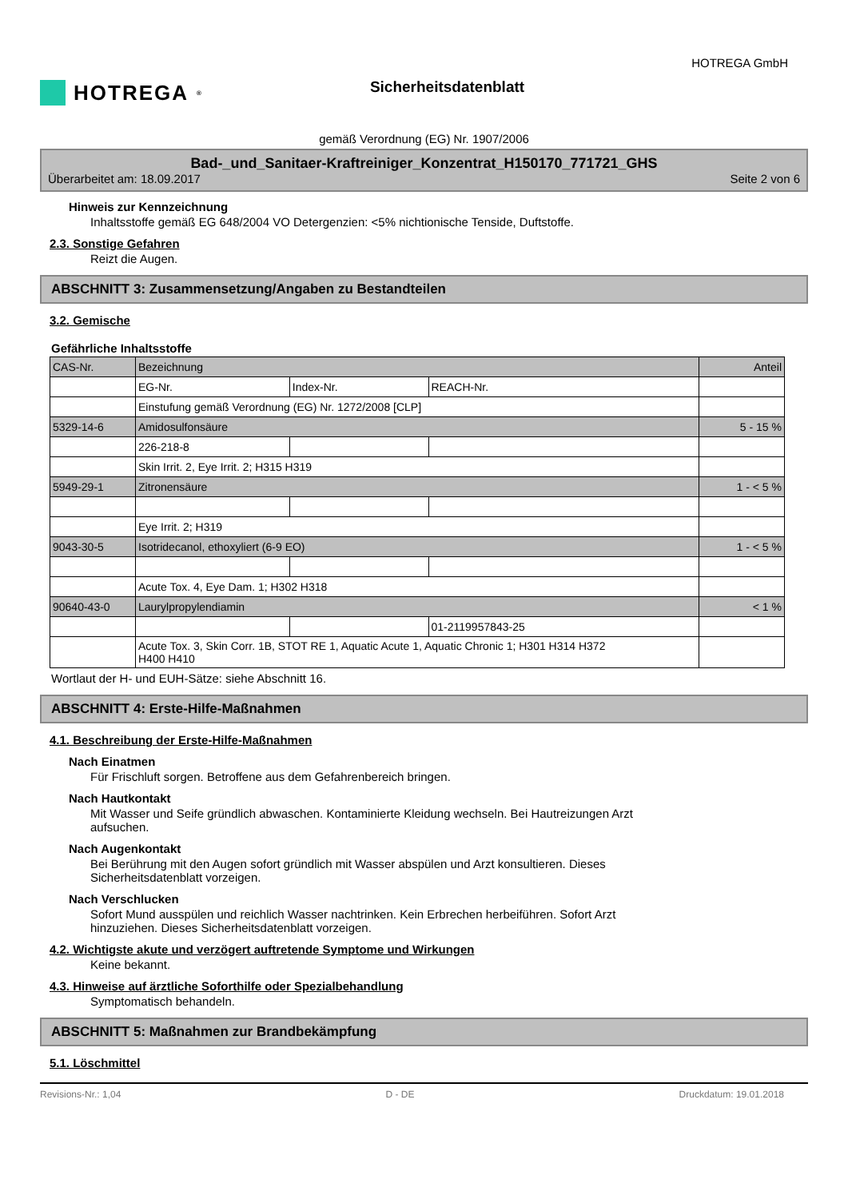HOTREGA<sup>®</sup>
Sicherheitsdatenblatt
HOTREGA GmbH
gemäß Verordnung (EG) Nr. 1907/2006
Bad-_und_Sanitaer-Kraftreiniger_Konzentrat_H150170_771721_GHS
Überarbeitet am: 18.09.2017 Seite 2 von 6
Hinweis zur Kennzeichnung
Inhaltsstoffe gemäß EG 648/2004 VO Detergenzien: <5% nichtionische Tenside, Duftstoffe.
2.3. Sonstige Gefahren
Reizt die Augen.
ABSCHNITT 3: Zusammensetzung/Angaben zu Bestandteilen
3.2. Gemische
Gefährliche Inhaltsstoffe
| CAS-Nr. | Bezeichnung | | | Anteil |
| | EG-Nr. | Index-Nr. | REACH-Nr. | |
| | Einstufung gemäß Verordnung (EG) Nr. 1272/2008 [CLP] | | | |
| 5329-14-6 | Amidosulfonsäure | | | 5 - 15 % |
| | 226-218-8 | | | |
| | Skin Irrit. 2, Eye Irrit. 2; H315 H319 | | | |
| 5949-29-1 | Zitronensäure | | | 1 - < 5 % |
| | Eye Irrit. 2; H319 | | | |
| 9043-30-5 | Isotridecanol, ethoxyliert (6-9 EO) | | | 1 - < 5 % |
| | Acute Tox. 4, Eye Dam. 1; H302 H318 | | | |
| 90640-43-0 | Laurylpropylendiamin | | | < 1 % |
| | | | 01-2119957843-25 | |
| | Acute Tox. 3, Skin Corr. 1B, STOT RE 1, Aquatic Acute 1, Aquatic Chronic 1; H301 H314 H372 H400 H410 | | | |
Wortlaut der H- und EUH-Sätze: siehe Abschnitt 16.
ABSCHNITT 4: Erste-Hilfe-Maßnahmen
4.1. Beschreibung der Erste-Hilfe-Maßnahmen
Nach Einatmen
Für Frischluft sorgen. Betroffene aus dem Gefahrenbereich bringen.
Nach Hautkontakt
Mit Wasser und Seife gründlich abwaschen. Kontaminierte Kleidung wechseln. Bei Hautreizungen Arzt
aufsuchen.
Nach Augenkontakt
Bei Berührung mit den Augen sofort gründlich mit Wasser abspülen und Arzt konsultieren. Dieses
Sicherheitsdatenblatt vorzeigen.
Nach Verschlucken
Sofort Mund ausspülen und reichlich Wasser nachtrinken. Kein Erbrechen herbeiführen. Sofort Arzt
hinzuziehen. Dieses Sicherheitsdatenblatt vorzeigen.
4.2. Wichtigste akute und verzögert auftretende Symptome und Wirkungen
Keine bekannt.
4.3. Hinweise auf ärztliche Soforthilfe oder Spezialbehandlung
Symptomatisch behandeln.
ABSCHNITT 5: Maßnahmen zur Brandbekämpfung
5.1. Löschmittel
Revisions-Nr.: 1,04 D - DE Druckdatum: 19.01.2018